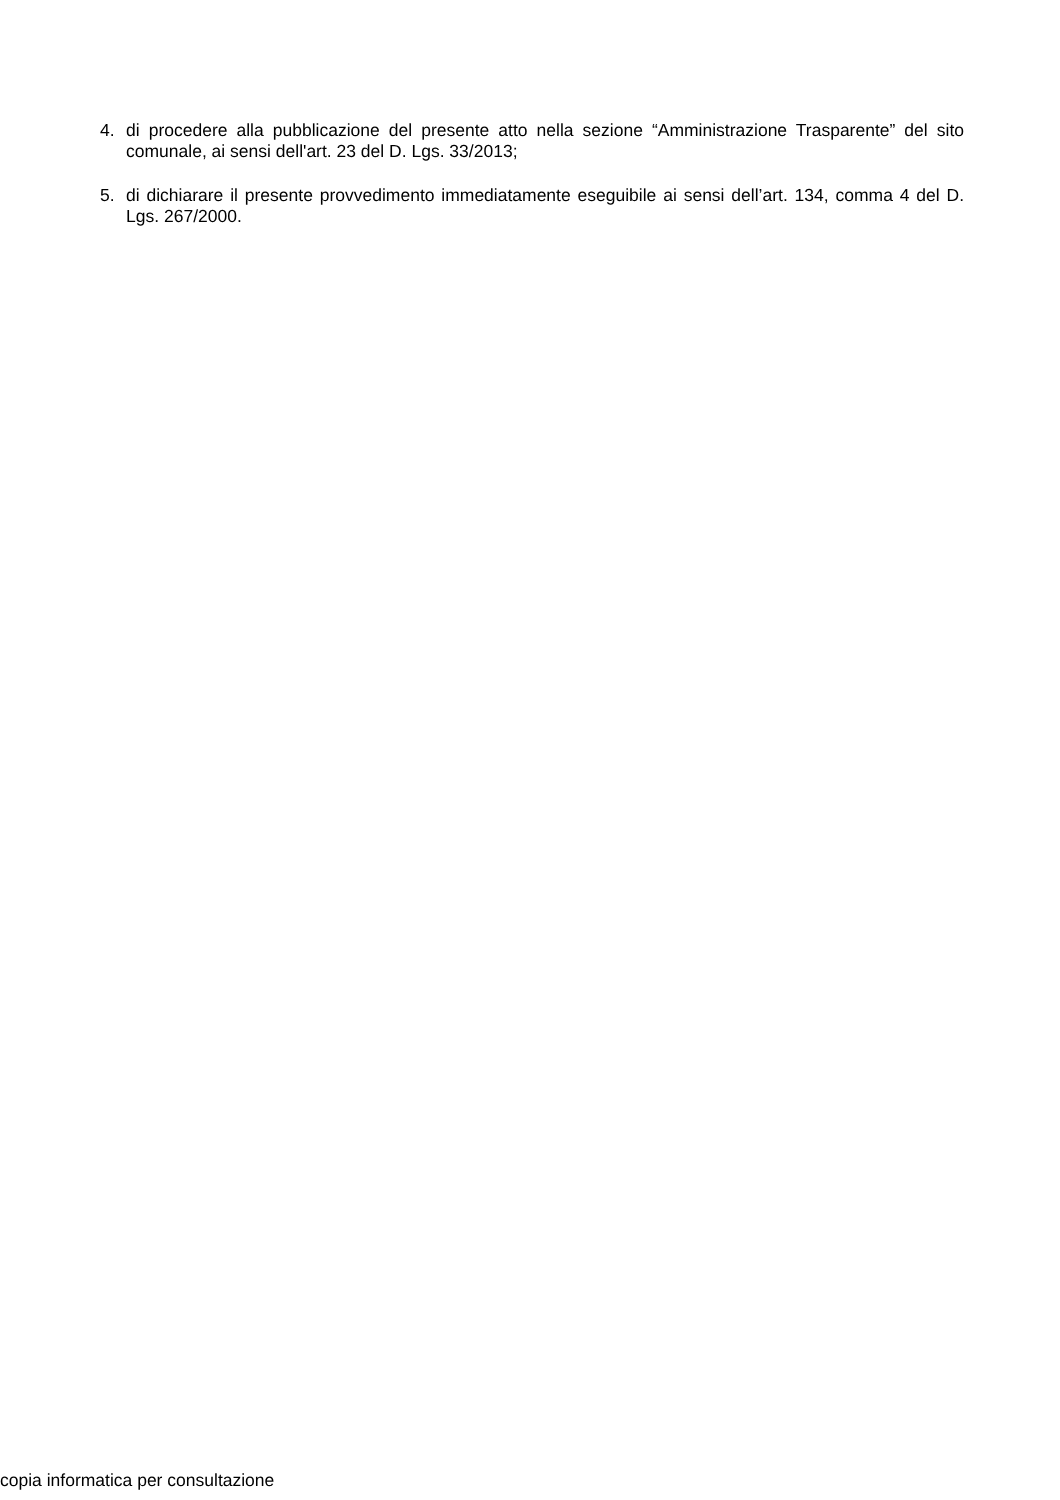4. di procedere alla pubblicazione del presente atto nella sezione “Amministrazione Trasparente” del sito comunale, ai sensi dell'art. 23 del D. Lgs. 33/2013;
5. di dichiarare il presente provvedimento immediatamente eseguibile ai sensi dell’art. 134, comma 4 del D. Lgs. 267/2000.
copia informatica per consultazione